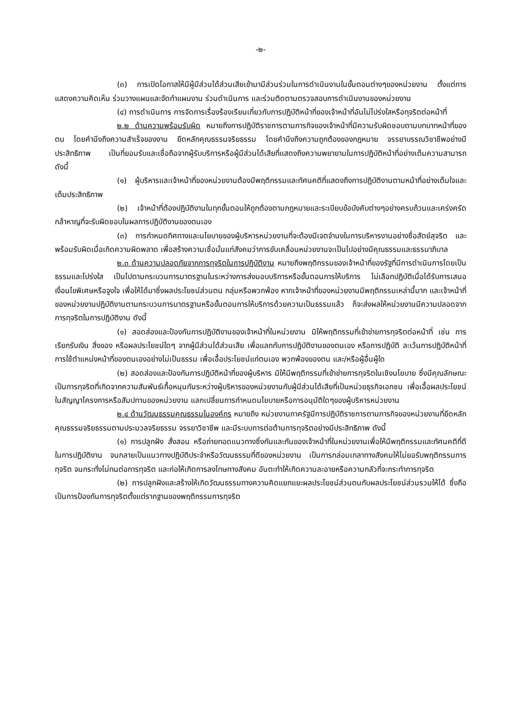-๒-
(๓) การเปิดโอกาสให้มีผู้มีส่วนได้ส่วนเสียเข้ามามีส่วนร่วมในการดำเนินงานในขั้นตอนต่างๆของหน่วยงาน ตั้งแต่การแสดงความคิดเห็น ร่วมวางแผนและจัดทำแผนงาน ร่วมดำเนินการ และร่วมติดตามตรวจสอบการดำเนินงานของหน่วยงาน
(๔) การดำเนินการ การจัดการเรื่องร้องเรียนเกี่ยวกับการปฏิบัติหน้าที่ของเจ้าหน้าที่อันไม่โปร่งใสหรือทุจริตต่อหน้าที่
๒.๒ ด้านความพร้อมรับผิด หมายถึงการปฏิบัติราชการตามภารกิจของเจ้าหน้าที่มีความรับผิดชอบตามบทบาทหน้าที่ของตน โดยคำนึงถึงความสำเร็จของงาน ยึดหลักคุณธรรมจริยธรรม โดยคำนึงถึงความถูกต้องของกฎหมาย จรรยาบรรณวิชาชีพอย่างมีประสิทธิภาพ เป็นที่ยอมรับและเชื่อถือจากผู้รับบริการหรือผู้มีส่วนได้เสียที่แสดงถึงความพยายามในการปฏิบัติหน้าที่อย่างเต็มความสามารถ ดังนี้
(๑) ผู้บริหารและเจ้าหน้าที่ของหน่วยงานต้องมีพฤติกรรมและทัศนคติที่แสดงถึงการปฏิบัติงานตามหน้าที่อย่างเต็มใจและเต็มประสิทธิภาพ
(๒) เจ้าหน้าที่ต้องปฏิบัติงานในทุกขั้นตอนให้ถูกต้องตามกฎหมายและระเบียบข้อบังคับต่างๆอย่างครบถ้วนและเคร่งครัด กล้าหาญที่จะรับผิดชอบในผลการปฏิบัติงานของตนเอง
(๓) การกำหนดทิศทางและนโยบายของผู้บริหารหน่วยงานที่จะต้องมีเจตจำนงในการบริหารงานอย่างซื่อสัตย์สุจริต และพร้อมรับผิดเมื่อเกิดความผิดพลาด เพื่อสร้างความเชื่อมั่นแก่สังคมว่าการขับเคลื่อนหน่วยงานจะเป็นไปอย่างมีคุณธรรมและธรรมาภิบาล
๒.๓ ด้านความปลอดภัยจากการทุจริตในการปฏิบัติงาน หมายถึงพฤติกรรมของเจ้าหน้าที่ของรัฐที่มีการดำเนินการโดยเป็นธรรมและโปร่งใส เป็นไปตามกระบวนการมาตรฐานในระหว่างการส่งมอบบริการหรือขั้นตอนการให้บริการ ไม่เลือกปฏิบัติเมื่อได้รับการเสนอเงื่อนไขพิเศษหรือจูงใจ เพื่อให้ได้มาซึ่งผลประโยชน์ส่วนตน กลุ่มหรือพวกพ้อง หากเจ้าหน้าที่ของหน่วยงานมีพฤติกรรมเหล่านี้มาก และเจ้าหน้าที่ของหน่วยงานปฏิบัติงานตามกระบวนการมาตรฐานหรือขั้นตอนการให้บริการด้วยความเป็นธรรมแล้ว ก็จะส่งผลให้หน่วยงานมีความปลอดจากการทุจริตในการปฏิบัติงาน ดังนี้
(๑) สอดส่องและป้องกันการปฏิบัติงานของเจ้าหน้าที่ในหน่วยงาน มิให้พฤติกรรมที่เข้าข่ายการทุจริตต่อหน้าที่ เช่น การเรียกรับเงิน สิ่งของ หรือผลประโยชน์ใดๆ จากผู้มีส่วนได้ส่วนเสีย เพื่อแลกกับการปฏิบัติงานของตนเอง หรือการปฏิบัติ ละเว้นการปฏิบัติหน้าที่ การใช้ตำแหน่งหน้าที่ของตนเองอย่างไม่เป็นธรรม เพื่อเอื้อประโยชน์แก่ตนเอง พวกพ้องของตน และ/หรือผู้อื่นผู้ใด
(๒) สอดส่องและป้องกันการปฏิบัติหน้าที่ของผู้บริหาร มิให้มีพฤติกรรมที่เข้าข่ายการทุจริตในเชิงนโยบาย ซึ่งมีคุณลักษณะเป็นการทุจริตที่เกิดจากความสัมพันธ์เกื้อหนุนกันระหว่างผู้บริหารของหน่วยงานกับผู้มีส่วนได้เสียที่เป็นหน่วยธุรกิจเอกชน เพื่อเอื้อผลประโยชน์ในสัญญาโครงการหรือสัมปทานของหน่วยงาน แลกเปลี่ยนการกำหนดนโยบายหรือการอนุมัติใดๆของผู้บริหารหน่วยงาน
๒.๔ ด้านวัฒนธรรมคุณธรรมในองค์กร หมายถึง หน่วยงานภาครัฐมีการปฏิบัติราชการตามภารกิจของหน่วยงานที่ยึดหลักคุณธรรมจริยธรรมตามประมวลจริยธรรม จรรยาวิชาชีพ และมีระบบการต่อต้านการทุจริตอย่างมีประสิทธิภาพ ดังนี้
(๑) การปลูกฝัง สั่งสอน หรือถ่ายทอดแนวทางซึ่งกันและกันของเจ้าหน้าที่ในหน่วยงานเพื่อให้มีพฤติกรรมและทัศนคติที่ดีในการปฏิบัติงาน จนกลายเป็นแนวทางปฏิบัติประจำหรือวัฒนธรรมที่ดีของหน่วยงาน เป็นการกล่อมเกลาทางสังคมให้ไม่ยอรับพฤติกรรมการทุจริต จนกระทั่งไม่ทนต่อการทุจริต และก่อให้เกิดการลงโทษทางสังคม อันตะทำให้เกิดความละอายหรือความกลัวที่จะกระทำการทุจริต
(๒) การปลูกฝังและสร้างให้เกิดวัฒนธรรมทางความคิดแยกแยะผลประโยชน์ส่วนตนกับผลประโยชน์ส่วนรวมให้ได้ ซึ่งถือเป็นการป้องกันการทุจริตตั้งแต่รากฐานของพฤติกรรมการทุจริต